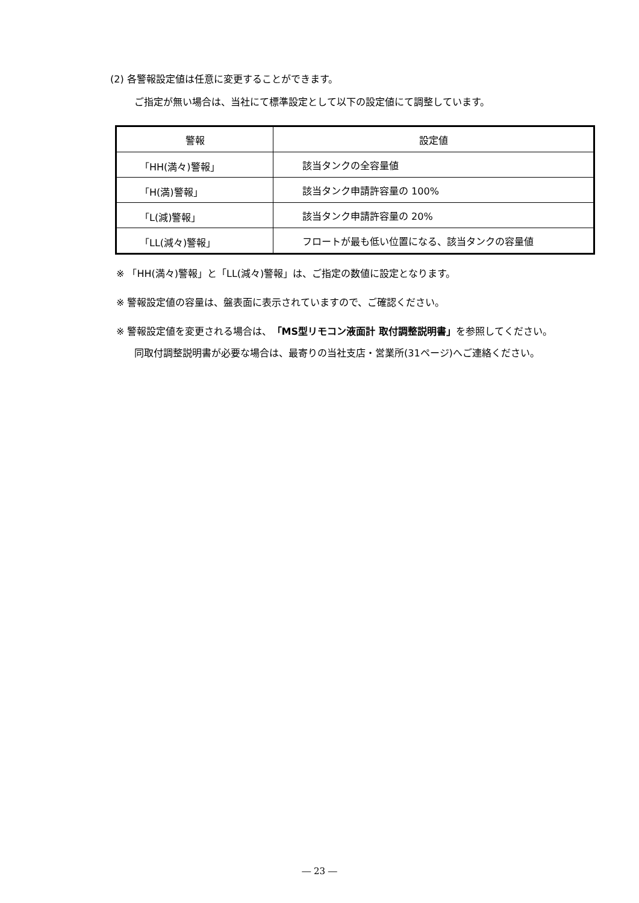(2) 各警報設定値は任意に変更することができます。
ご指定が無い場合は、当社にて標準設定として以下の設定値にて調整しています。
| 警報 | 設定値 |
| --- | --- |
| 「HH(満々)警報」 | 該当タンクの全容量値 |
| 「H(満)警報」 | 該当タンク申請許容量の 100% |
| 「L(減)警報」 | 該当タンク申請許容量の 20% |
| 「LL(減々)警報」 | フロートが最も低い位置になる、該当タンクの容量値 |
※ 「HH(満々)警報」と「LL(減々)警報」は、ご指定の数値に設定となります。
※ 警報設定値の容量は、盤表面に表示されていますので、ご確認ください。
※ 警報設定値を変更される場合は、「MS型リモコン液面計 取付調整説明書」を参照してください。
同取付調整説明書が必要な場合は、最寄りの当社支店・営業所(31ページ)へご連絡ください。
― 23 ―